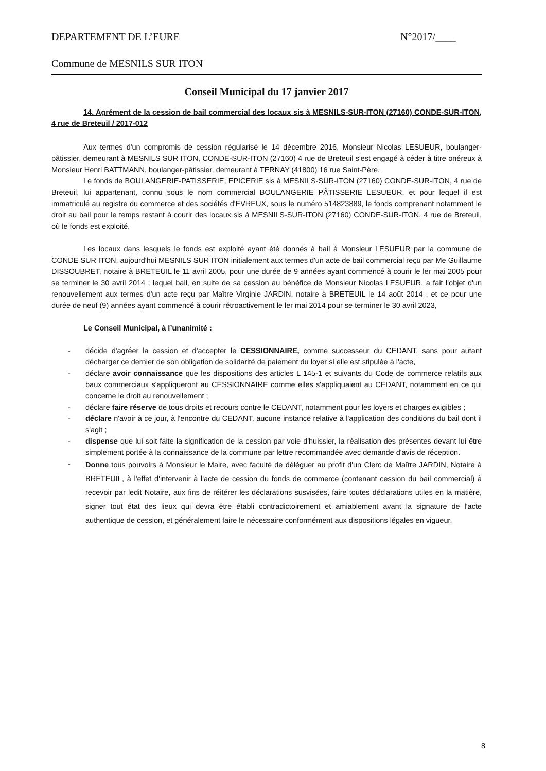DEPARTEMENT DE L’EURE N°2017/____
Commune de MESNILS SUR ITON
Conseil Municipal du 17 janvier 2017
14. Agrément de la cession de bail commercial des locaux sis à MESNILS-SUR-ITON (27160) CONDE-SUR-ITON, 4 rue de Breteuil / 2017-012
Aux termes d'un compromis de cession régularisé le 14 décembre 2016, Monsieur Nicolas LESUEUR, boulanger-pâtissier, demeurant à MESNILS SUR ITON, CONDE-SUR-ITON (27160) 4 rue de Breteuil s'est engagé à céder à titre onéreux à Monsieur Henri BATTMANN, boulanger-pâtissier, demeurant à TERNAY (41800) 16 rue Saint-Père.
Le fonds de BOULANGERIE-PATISSERIE, EPICERIE sis à MESNILS-SUR-ITON (27160) CONDE-SUR-ITON, 4 rue de Breteuil, lui appartenant, connu sous le nom commercial BOULANGERIE PÂTISSERIE LESUEUR, et pour lequel il est immatriculé au registre du commerce et des sociétés d'EVREUX, sous le numéro 514823889, le fonds comprenant notamment le droit au bail pour le temps restant à courir des locaux sis à MESNILS-SUR-ITON (27160) CONDE-SUR-ITON, 4 rue de Breteuil, où le fonds est exploité.
Les locaux dans lesquels le fonds est exploité ayant été donnés à bail à Monsieur LESUEUR par la commune de CONDE SUR ITON, aujourd'hui MESNILS SUR ITON initialement aux termes d'un acte de bail commercial reçu par Me Guillaume DISSOUBRET, notaire à BRETEUIL le 11 avril 2005, pour une durée de 9 années ayant commencé à courir le ler mai 2005 pour se terminer le 30 avril 2014 ; lequel bail, en suite de sa cession au bénéfice de Monsieur Nicolas LESUEUR, a fait l'objet d'un renouvellement aux termes d'un acte reçu par Maître Virginie JARDIN, notaire à BRETEUIL le 14 août 2014 , et ce pour une durée de neuf (9) années ayant commencé à courir rétroactivement le ler mai 2014 pour se terminer le 30 avril 2023,
Le Conseil Municipal, à l’unanimité :
- décide d'agréer la cession et d'accepter le CESSIONNAIRE, comme successeur du CEDANT, sans pour autant décharger ce dernier de son obligation de solidarité de paiement du loyer si elle est stipulée à l'acte,
- déclare avoir connaissance que les dispositions des articles L 145-1 et suivants du Code de commerce relatifs aux baux commerciaux s'appliqueront au CESSIONNAIRE comme elles s'appliquaient au CEDANT, notamment en ce qui concerne le droit au renouvellement ;
- déclare faire réserve de tous droits et recours contre le CEDANT, notamment pour les loyers et charges exigibles ;
- déclare n'avoir à ce jour, à l'encontre du CEDANT, aucune instance relative à l'application des conditions du bail dont il s'agit ;
- dispense que lui soit faite la signification de la cession par voie d'huissier, la réalisation des présentes devant lui être simplement portée à la connaissance de la commune par lettre recommandée avec demande d'avis de réception.
-
Donne tous pouvoirs à Monsieur le Maire, avec faculté de déléguer au profit d'un Clerc de Maître JARDIN, Notaire à BRETEUIL, à l'effet d'intervenir à l'acte de cession du fonds de commerce (contenant cession du bail commercial) à recevoir par ledit Notaire, aux fins de réitérer les déclarations susvisées, faire toutes déclarations utiles en la matière, signer tout état des lieux qui devra être établi contradictoirement et amiablement avant la signature de l'acte authentique de cession, et généralement faire le nécessaire conformément aux dispositions légales en vigueur.
8